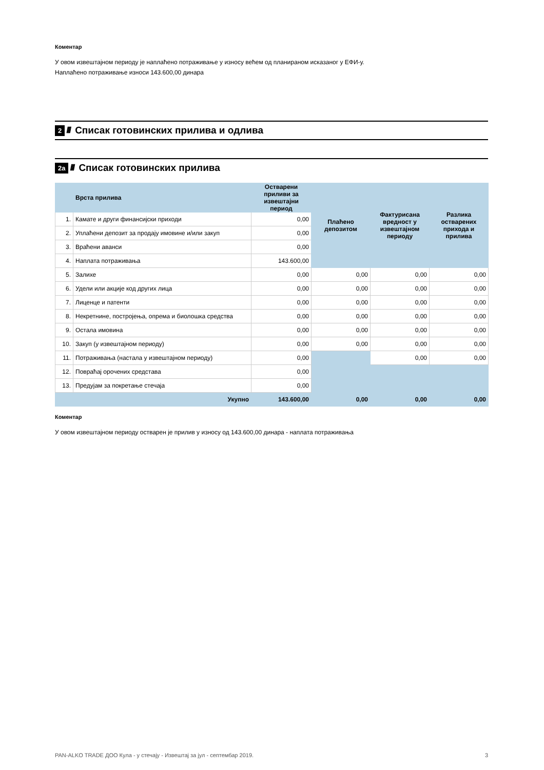Коментар
У овом извештајном периоду је наплаћено потраживање у износу већем од планираном исказаног у ЕФИ-у.
Наплаћено потраживање износи 143.600,00 динара
2 //// Списак готовинских прилива и одлива
2а //// Списак готовинских прилива
| | Врста прилива | Остварени приливи за извештајни период | Плаћено депозитом | Фактурисана вредност у извештајном периоду | Разлика остварених прихода и прилива |
| --- | --- | --- | --- | --- | --- |
| 1. | Камате и други финансијски приходи | 0,00 | | | |
| 2. | Уплаћени депозит за продају имовине и/или закуп | 0,00 | | | |
| 3. | Враћени аванси | 0,00 | | | |
| 4. | Наплата потраживања | 143.600,00 | | | |
| 5. | Залихе | 0,00 | 0,00 | 0,00 | 0,00 |
| 6. | Удели или акције код других лица | 0,00 | 0,00 | 0,00 | 0,00 |
| 7. | Лиценце и патенти | 0,00 | 0,00 | 0,00 | 0,00 |
| 8. | Некретнине, постројења, опрема и биолошка средства | 0,00 | 0,00 | 0,00 | 0,00 |
| 9. | Остала имовина | 0,00 | 0,00 | 0,00 | 0,00 |
| 10. | Закуп (у извештајном периоду) | 0,00 | 0,00 | 0,00 | 0,00 |
| 11. | Потраживања (настала у извештајном периоду) | 0,00 | | 0,00 | 0,00 |
| 12. | Повраћај орочених средстава | 0,00 | | | |
| 13. | Предујам за покретање стечаја | 0,00 | | | |
| | Укупно | 143.600,00 | 0,00 | 0,00 | 0,00 |
Коментар
У овом извештајном периоду остварен је прилив у износу од 143.600,00 динара - наплата потраживања
PAN-ALKO TRADE ДОО Кула - у стечају - Извештај за јул - септембар 2019. 3